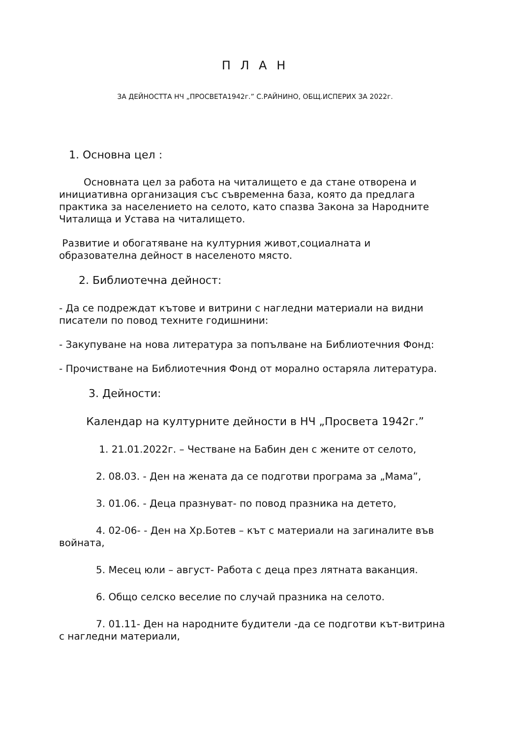П Л А Н
ЗА ДЕЙНОСТТА НЧ „ПРОСВЕТА1942г.” С.РАЙНИНО, ОБЩ.ИСПЕРИХ ЗА 2022г.
1. Основна цел :
Основната цел за работа на читалището е да стане отворена и инициативна организация със съвременна база, която да предлага практика за населението на селото, като спазва Закона за Народните Читалища и Устава на читалището.
Развитие и обогатяване на културния живот,социалната и образователна дейност в населеното място.
2. Библиотечна дейност:
- Да се подреждат кътове и витрини с нагледни материали на видни писатели по повод техните годишнини:
- Закупуване на нова литература за попълване на Библиотечния Фонд:
- Прочистване на Библиотечния Фонд от морално остаряла литература.
3. Дейности:
Календар на културните дейности в НЧ „Просвета 1942г.”
1. 21.01.2022г. – Честване на Бабин ден с жените от селото,
2. 08.03. - Ден на жената да се подготви програма за „Мама”,
3. 01.06. - Деца празнуват- по повод празника на детето,
4. 02-06- - Ден на Хр.Ботев – кът с материали на загиналите във войната,
5. Месец юли – август- Работа с деца през лятната ваканция.
6. Общо селско веселие по случай празника на селото.
7. 01.11- Ден на народните будители -да се подготви кът-витрина с нагледни материали,